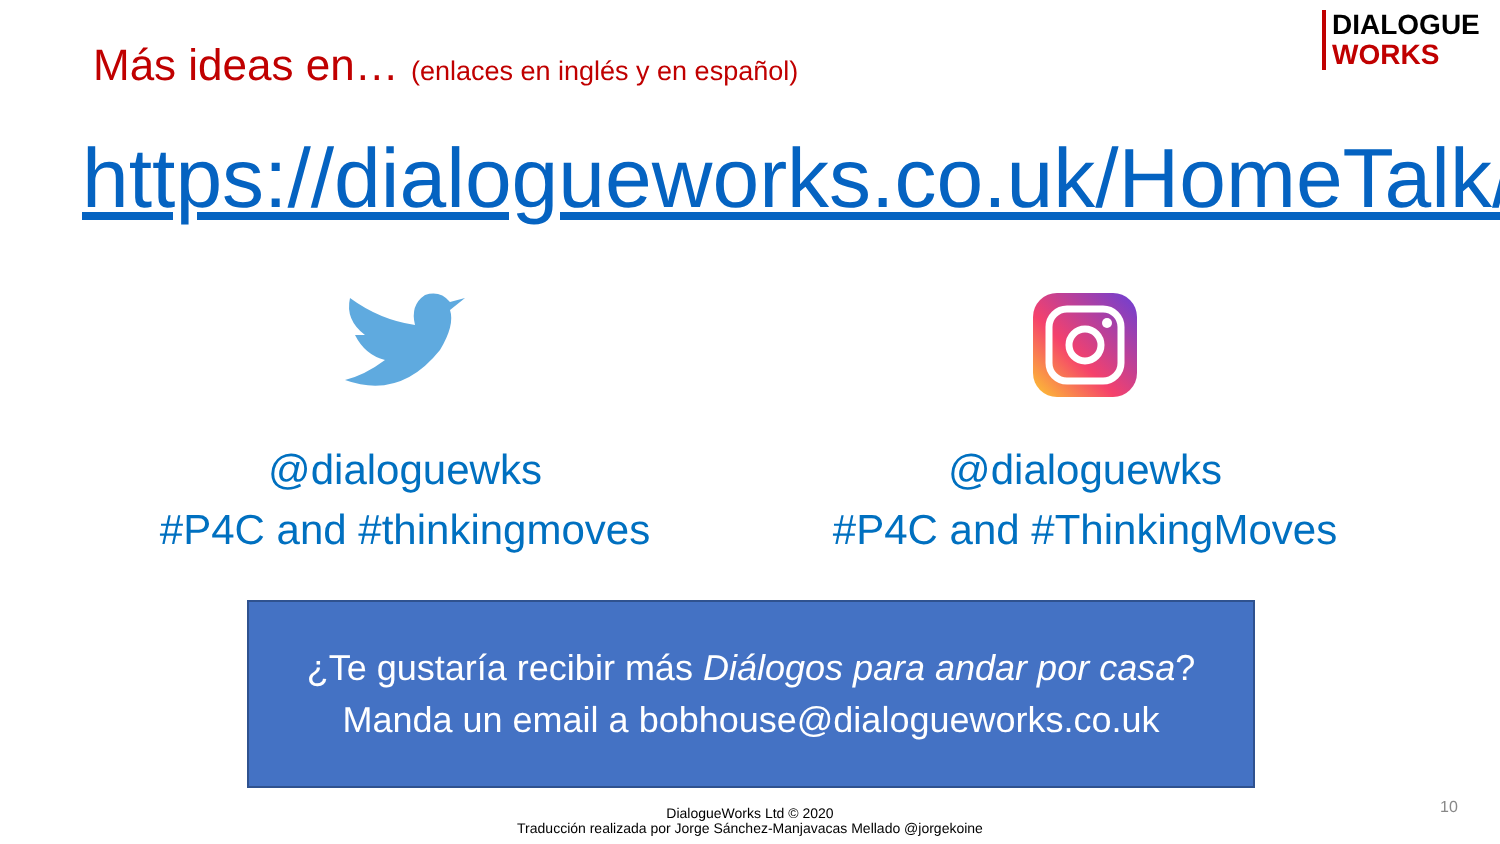Más ideas en… (enlaces en inglés y en español)
DIALOGUE
WORKS
https://dialogueworks.co.uk/HomeTalk/
@dialoguewks
#P4C and #thinkingmoves
@dialoguewks
#P4C and #ThinkingMoves
¿Te gustaría recibir más Diálogos para andar por casa?
Manda un email a bobhouse@dialogueworks.co.uk
DialogueWorks Ltd © 2020
Traducción realizada por Jorge Sánchez-Manjavacas Mellado @jorgekoine
10